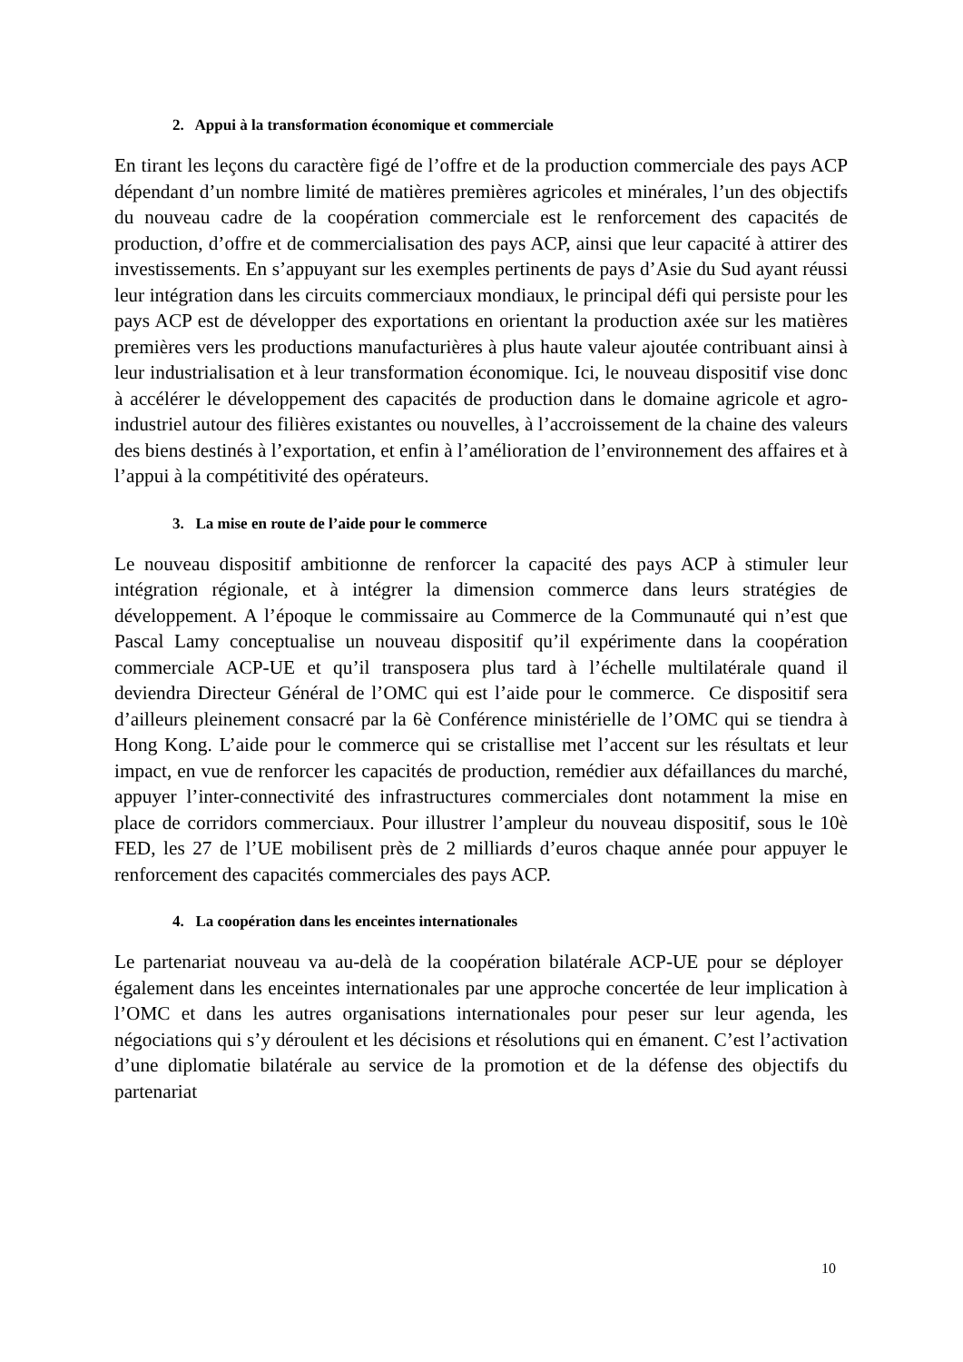2. Appui à la transformation économique et commerciale
En tirant les leçons du caractère figé de l’offre et de la production commerciale des pays ACP dépendant d’un nombre limité de matières premières agricoles et minérales, l’un des objectifs du nouveau cadre de la coopération commerciale est le renforcement des capacités de production, d’offre et de commercialisation des pays ACP, ainsi que leur capacité à attirer des investissements. En s’appuyant sur les exemples pertinents de pays d’Asie du Sud ayant réussi leur intégration dans les circuits commerciaux mondiaux, le principal défi qui persiste pour les pays ACP est de développer des exportations en orientant la production axée sur les matières premières vers les productions manufacturières à plus haute valeur ajoutée contribuant ainsi à leur industrialisation et à leur transformation économique. Ici, le nouveau dispositif vise donc à accélérer le développement des capacités de production dans le domaine agricole et agro-industriel autour des filières existantes ou nouvelles, à l’accroissement de la chaine des valeurs des biens destinés à l’exportation, et enfin à l’amélioration de l’environnement des affaires et à l’appui à la compétitivité des opérateurs.
3. La mise en route de l’aide pour le commerce
Le nouveau dispositif ambitionne de renforcer la capacité des pays ACP à stimuler leur intégration régionale, et à intégrer la dimension commerce dans leurs stratégies de développement. A l’époque le commissaire au Commerce de la Communauté qui n’est que Pascal Lamy conceptualise un nouveau dispositif qu’il expérimente dans la coopération commerciale ACP-UE et qu’il transposera plus tard à l’échelle multilatérale quand il deviendra Directeur Général de l’OMC qui est l’aide pour le commerce. Ce dispositif sera d’ailleurs pleinement consacré par la 6è Conférence ministérielle de l’OMC qui se tiendra à Hong Kong. L’aide pour le commerce qui se cristallise met l’accent sur les résultats et leur impact, en vue de renforcer les capacités de production, remédier aux défaillances du marché, appuyer l’inter-connectivité des infrastructures commerciales dont notamment la mise en place de corridors commerciaux. Pour illustrer l’ampleur du nouveau dispositif, sous le 10è FED, les 27 de l’UE mobilisent près de 2 milliards d’euros chaque année pour appuyer le renforcement des capacités commerciales des pays ACP.
4. La coopération dans les enceintes internationales
Le partenariat nouveau va au-delà de la coopération bilatérale ACP-UE pour se déployer également dans les enceintes internationales par une approche concertée de leur implication à l’OMC et dans les autres organisations internationales pour peser sur leur agenda, les négociations qui s’y déroulent et les décisions et résolutions qui en émanent. C’est l’activation d’une diplomatie bilatérale au service de la promotion et de la défense des objectifs du partenariat
10